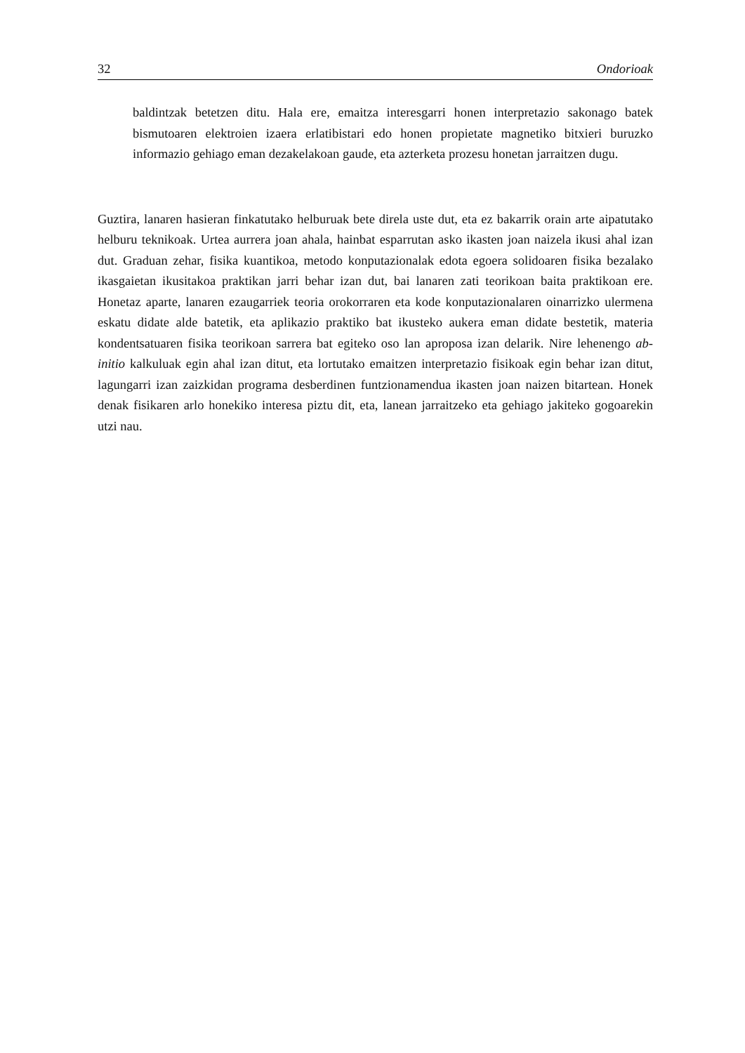32 Ondorioak
baldintzak betetzen ditu. Hala ere, emaitza interesgarri honen interpretazio sakonago batek bismutoaren elektroien izaera erlatibistari edo honen propietate magnetiko bitxieri buruzko informazio gehiago eman dezakelakoan gaude, eta azterketa prozesu honetan jarraitzen dugu.
Guztira, lanaren hasieran finkatutako helburuak bete direla uste dut, eta ez bakarrik orain arte aipatutako helburu teknikoak. Urtea aurrera joan ahala, hainbat esparrutan asko ikasten joan naizela ikusi ahal izan dut. Graduan zehar, fisika kuantikoa, metodo konputazionalak edota egoera solidoaren fisika bezalako ikasgaietan ikusitakoa praktikan jarri behar izan dut, bai lanaren zati teorikoan baita praktikoan ere. Honetaz aparte, lanaren ezaugarriek teoria orokorraren eta kode konputazionalaren oinarrizko ulermena eskatu didate alde batetik, eta aplikazio praktiko bat ikusteko aukera eman didate bestetik, materia kondentsatuaren fisika teorikoan sarrera bat egiteko oso lan aproposa izan delarik. Nire lehenengo ab-initio kalkuluak egin ahal izan ditut, eta lortutako emaitzen interpretazio fisikoak egin behar izan ditut, lagungarri izan zaizkidan programa desberdinen funtzionamendua ikasten joan naizen bitartean. Honek denak fisikaren arlo honekiko interesa piztu dit, eta, lanean jarraitzeko eta gehiago jakiteko gogoarekin utzi nau.